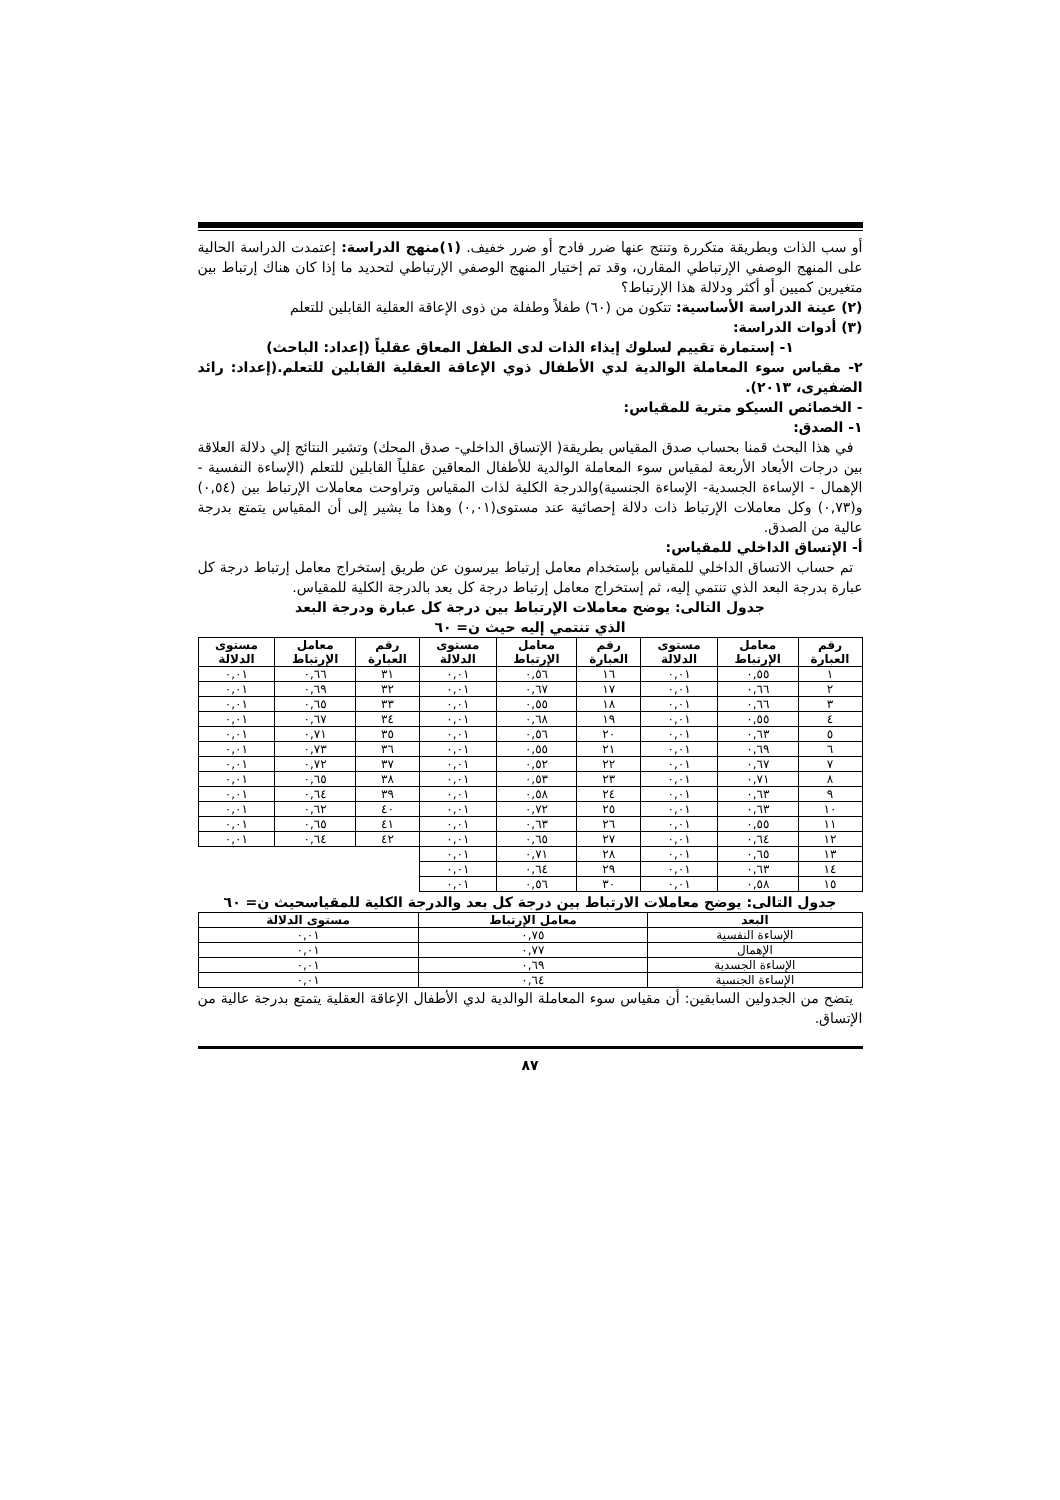أو سب الذات وبطريقة متكررة وتنتج عنها ضرر فادح أو ضرر خفيف. (١)منهج الدراسة: إعتمدت الدراسة الحالية على المنهج الوصفي الإرتباطي المقارن، وقد تم إختيار المنهج الوصفي الإرتباطي لتحديد ما إذا كان هناك إرتباط بين متغيرين كميين أو أكثر ودلالة هذا الإرتباط؟
(٢) عينة الدراسة الأساسية: تتكون من (٦٠) طفلاً وطفلة من ذوى الإعاقة العقلية القابلين للتعلم
(٣) أدوات الدراسة:
١- إستمارة تقييم لسلوك إيذاء الذات لدى الطفل المعاق عقلياً (إعداد: الباحث)
٢- مقياس سوء المعاملة الوالدية لدي الأطفال ذوي الإعاقة العقلية القابلين للتعلم.(إعداد: رائد الضفيرى، ٢٠١٣).
- الخصائص السيكو مترية للمقياس:
١- الصدق:
في هذا البحث قمنا بحساب صدق المقياس بطريقة( الإتساق الداخلي- صدق المحك) وتشير النتائج إلي دلالة العلاقة بين درجات الأبعاد الأربعة لمقياس سوء المعاملة الوالدية للأطفال المعاقين عقلياً القابلين للتعلم (الإساءة النفسية - الإهمال - الإساءة الجسدية- الإساءة الجنسية)والدرجة الكلية لذات المقياس وتراوحت معاملات الإرتباط بين (٠,٥٤) و(٠,٧٣) وكل معاملات الإرتباط ذات دلالة إحصائية عند مستوى(٠,٠١) وهذا ما يشير إلى أن المقياس يتمتع بدرجة عالية من الصدق.
أ- الإتساق الداخلي للمقياس:
تم حساب الاتساق الداخلي للمقياس بإستخدام معامل إرتباط بيرسون عن طريق إستخراج معامل إرتباط درجة كل عبارة بدرجة البعد الذي تنتمي إليه، ثم إستخراج معامل إرتباط درجة كل بعد بالدرجة الكلية للمقياس.
جدول التالى: يوضح معاملات الإرتباط بين درجة كل عبارة ودرجة البعد
الذي تنتمي إليه حيث ن= ٦٠
| رقم العبارة | معامل الإرتباط | مستوى الدلالة | رقم العبارة | معامل الإرتباط | مستوى الدلالة | رقم العبارة | معامل الإرتباط | مستوى الدلالة |
| --- | --- | --- | --- | --- | --- | --- | --- | --- |
| ١ | ٠,٥٥ | ٠,٠١ | ١٦ | ٠,٥٦ | ٠,٠١ | ٣١ | ٠,٦٦ | ٠,٠١ |
| ٢ | ٠,٦٦ | ٠,٠١ | ١٧ | ٠,٦٧ | ٠,٠١ | ٣٢ | ٠,٦٩ | ٠,٠١ |
| ٣ | ٠,٦٦ | ٠,٠١ | ١٨ | ٠,٥٥ | ٠,٠١ | ٣٣ | ٠,٦٥ | ٠,٠١ |
| ٤ | ٠,٥٥ | ٠,٠١ | ١٩ | ٠,٦٨ | ٠,٠١ | ٣٤ | ٠,٦٧ | ٠,٠١ |
| ٥ | ٠,٦٣ | ٠,٠١ | ٢٠ | ٠,٥٦ | ٠,٠١ | ٣٥ | ٠,٧١ | ٠,٠١ |
| ٦ | ٠,٦٩ | ٠,٠١ | ٢١ | ٠,٥٥ | ٠,٠١ | ٣٦ | ٠,٧٣ | ٠,٠١ |
| ٧ | ٠,٦٧ | ٠,٠١ | ٢٢ | ٠,٥٢ | ٠,٠١ | ٣٧ | ٠,٧٢ | ٠,٠١ |
| ٨ | ٠,٧١ | ٠,٠١ | ٢٣ | ٠,٥٣ | ٠,٠١ | ٣٨ | ٠,٦٥ | ٠,٠١ |
| ٩ | ٠,٦٣ | ٠,٠١ | ٢٤ | ٠,٥٨ | ٠,٠١ | ٣٩ | ٠,٦٤ | ٠,٠١ |
| ١٠ | ٠,٦٣ | ٠,٠١ | ٢٥ | ٠,٧٢ | ٠,٠١ | ٤٠ | ٠,٦٢ | ٠,٠١ |
| ١١ | ٠,٥٥ | ٠,٠١ | ٢٦ | ٠,٦٣ | ٠,٠١ | ٤١ | ٠,٦٥ | ٠,٠١ |
| ١٢ | ٠,٦٤ | ٠,٠١ | ٢٧ | ٠,٦٥ | ٠,٠١ | ٤٢ | ٠,٦٤ | ٠,٠١ |
| ١٣ | ٠,٦٥ | ٠,٠١ | ٢٨ | ٠,٧١ | ٠,٠١ | | | |
| ١٤ | ٠,٦٣ | ٠,٠١ | ٢٩ | ٠,٦٤ | ٠,٠١ | | | |
| ١٥ | ٠,٥٨ | ٠,٠١ | ٣٠ | ٠,٥٦ | ٠,٠١ | | | |
جدول التالى: يوضح معاملات الارتباط بين درجة كل بعد والدرجة الكلية للمقياسحيث ن= ٦٠
| البعد | معامل الإرتباط | مستوى الدلالة |
| --- | --- | --- |
| الإساءة النفسية | ٠,٧٥ | ٠,٠١ |
| الإهمال | ٠,٧٧ | ٠,٠١ |
| الإساءة الجسدية | ٠,٦٩ | ٠,٠١ |
| الإساءة الجنسية | ٠,٦٤ | ٠,٠١ |
يتضح من الجدولين السابقين: أن مقياس سوء المعاملة الوالدية لدي الأطفال الإعاقة العقلية يتمتع بدرجة عالية من الإتساق.
٨٧